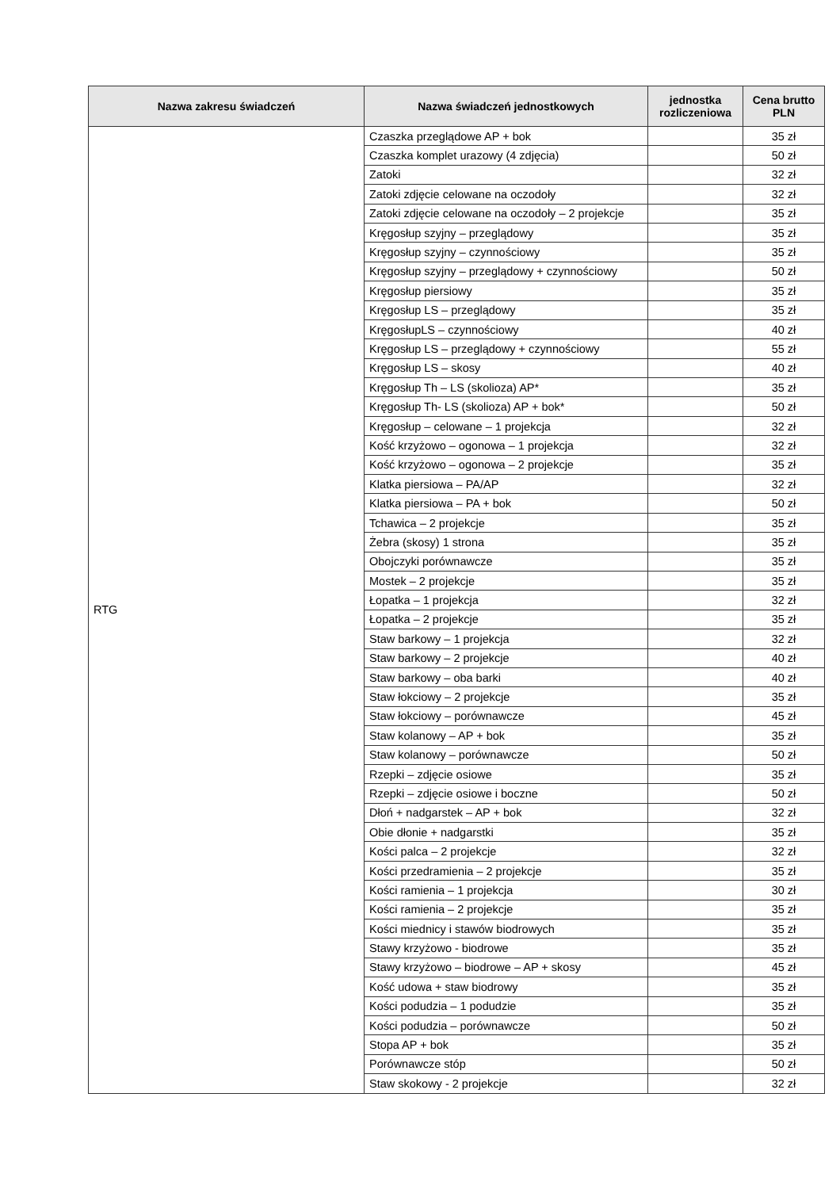| Nazwa zakresu świadczeń | Nazwa świadczeń jednostkowych | jednostka rozliczeniowa | Cena brutto PLN |
| --- | --- | --- | --- |
| RTG | Czaszka przeglądowe AP + bok | | 35 zł |
| | Czaszka komplet urazowy (4 zdjęcia) | | 50 zł |
| | Zatoki | | 32 zł |
| | Zatoki zdjęcie celowane na oczodoły | | 32 zł |
| | Zatoki zdjęcie celowane na oczodoły – 2 projekcje | | 35 zł |
| | Kręgosłup szyjny – przeglądowy | | 35 zł |
| | Kręgosłup szyjny – czynnościowy | | 35 zł |
| | Kręgosłup szyjny – przeglądowy + czynnościowy | | 50 zł |
| | Kręgosłup piersiowy | | 35 zł |
| | Kręgosłup LS – przeglądowy | | 35 zł |
| | KręgosłupLS – czynnościowy | | 40 zł |
| | Kręgosłup LS – przeglądowy + czynnościowy | | 55 zł |
| | Kręgosłup LS – skosy | | 40 zł |
| | Kręgosłup Th – LS (skolioza) AP* | | 35 zł |
| | Kręgosłup Th- LS (skolioza) AP + bok* | | 50 zł |
| | Kręgosłup – celowane – 1 projekcja | | 32 zł |
| | Kość krzyżowo – ogonowa – 1 projekcja | | 32 zł |
| | Kość krzyżowo – ogonowa – 2 projekcje | | 35 zł |
| | Klatka piersiowa – PA/AP | | 32 zł |
| | Klatka piersiowa – PA + bok | | 50 zł |
| | Tchawica – 2 projekcje | | 35 zł |
| | Żebra (skosy) 1 strona | | 35 zł |
| | Obojczyki porównawcze | | 35 zł |
| | Mostek – 2 projekcje | | 35 zł |
| | Łopatka – 1 projekcja | | 32 zł |
| | Łopatka – 2 projekcje | | 35 zł |
| | Staw barkowy – 1 projekcja | | 32 zł |
| | Staw barkowy – 2 projekcje | | 40 zł |
| | Staw barkowy – oba barki | | 40 zł |
| | Staw łokciowy – 2 projekcje | | 35 zł |
| | Staw łokciowy – porównawcze | | 45 zł |
| | Staw kolanowy – AP + bok | | 35 zł |
| | Staw kolanowy – porównawcze | | 50 zł |
| | Rzepki – zdjęcie osiowe | | 35 zł |
| | Rzepki – zdjęcie osiowe i boczne | | 50 zł |
| | Dłoń + nadgarstek – AP + bok | | 32 zł |
| | Obie dłonie + nadgarstki | | 35 zł |
| | Kości palca – 2 projekcje | | 32 zł |
| | Kości przedramienia – 2 projekcje | | 35 zł |
| | Kości ramienia – 1 projekcja | | 30 zł |
| | Kości ramienia – 2 projekcje | | 35 zł |
| | Kości miednicy i stawów biodrowych | | 35 zł |
| | Stawy krzyżowo - biodrowe | | 35 zł |
| | Stawy krzyżowo – biodrowe – AP + skosy | | 45 zł |
| | Kość udowa + staw biodrowy | | 35 zł |
| | Kości podudzia – 1 podudzie | | 35 zł |
| | Kości podudzia – porównawcze | | 50 zł |
| | Stopa AP + bok | | 35 zł |
| | Porównawcze stóp | | 50 zł |
| | Staw skokowy - 2 projekcje | | 32 zł |